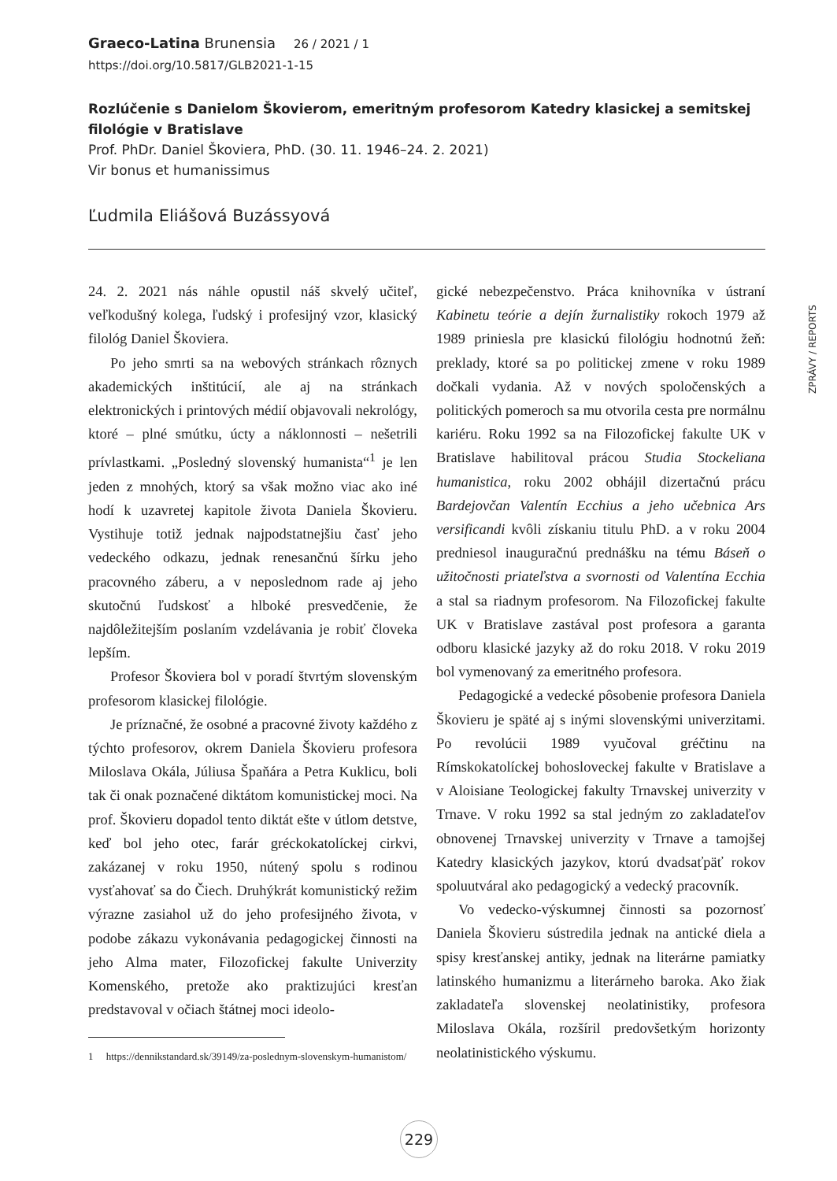Graeco-Latina Brunensia 26 / 2021 / 1
https://doi.org/10.5817/GLB2021-1-15
ZPRÁVY / REPORTS
Rozlúčenie s Danielom Škovierom, emeritným profesorom Katedry klasickej a semitskej filológie v Bratislave
Prof. PhDr. Daniel Škoviera, PhD. (30. 11. 1946–24. 2. 2021)
Vir bonus et humanissimus
Ľudmila Eliášová Buzássyová
24. 2. 2021 nás náhle opustil náš skvelý učiteľ, veľkodušný kolega, ľudský i profesijný vzor, klasický filológ Daniel Škoviera.
Po jeho smrti sa na webových stránkach rôznych akademických inštitúcií, ale aj na stránkach elektronických i printových médií objavovali nekrológy, ktoré – plné smútku, úcty a náklonnosti – nešetrili prívlastkami. „Posledný slovenský humanista“<sup>1</sup> je len jeden z mnohých, ktorý sa však možno viac ako iné hodí k uzavretej kapitole života Daniela Škovieru. Vystihuje totiž jednak najpodstatnejšiu časť jeho vedeckého odkazu, jednak renesančnú šírku jeho pracovného záberu, a v neposlednom rade aj jeho skutočnú ľudskosť a hlboké presvedčenie, že najdôležitejším poslaním vzdelávania je robiť človeka lepším.
Profesor Škoviera bol v poradí štvrtým slovenským profesorom klasickej filológie.
Je príznačné, že osobné a pracovné životy každého z týchto profesorov, okrem Daniela Škovieru profesora Miloslava Okála, Júliusa Špaňára a Petra Kuklicu, boli tak či onak poznačené diktátom komunistickej moci. Na prof. Škovieru dopadol tento diktát ešte v útlom detstve, keď bol jeho otec, farár gréckokatolíckej cirkvi, zakázanej v roku 1950, nútený spolu s rodinou vysťahovať sa do Čiech. Druhýkrát komunistický režim výrazne zasiahol už do jeho profesijného života, v podobe zákazu vykonávania pedagogickej činnosti na jeho Alma mater, Filozofickej fakulte Univerzity Komenského, pretože ako praktizujúci kresťan predstavoval v očiach štátnej moci ideolo-
1 https://dennikstandard.sk/39149/za-poslednym-slovenskym-humanistom/
gické nebezpečenstvo. Práca knihovníka v ústraní Kabinetu teórie a dejín žurnalistiky rokoch 1979 až 1989 priniesla pre klasickú filológiu hodnotnú žeň: preklady, ktoré sa po politickej zmene v roku 1989 dočkali vydania. Až v nových spoločenských a politických pomeroch sa mu otvorila cesta pre normálnu kariéru. Roku 1992 sa na Filozofickej fakulte UK v Bratislave habilitoval prácou Studia Stockeliana humanistica, roku 2002 obhájil dizertačnú prácu Bardejovčan Valentín Ecchius a jeho učebnica Ars versificandi kvôli získaniu titulu PhD. a v roku 2004 predniesol inauguračnú prednášku na tému Báseň o užitočnosti priateľstva a svornosti od Valentína Ecchia a stal sa riadnym profesorom. Na Filozofickej fakulte UK v Bratislave zastával post profesora a garanta odboru klasické jazyky až do roku 2018. V roku 2019 bol vymenovaný za emeritného profesora.
Pedagogické a vedecké pôsobenie profesora Daniela Škovieru je späté aj s inými slovenskými univerzitami. Po revolúcii 1989 vyučoval gréčtinu na Rímskokatolíckej bohosloveckej fakulte v Bratislave a v Aloisiane Teologickej fakulty Trnavskej univerzity v Trnave. V roku 1992 sa stal jedným zo zakladateľov obnovenej Trnavskej univerzity v Trnave a tamojšej Katedry klasických jazykov, ktorú dvadsaťpäť rokov spoluutváral ako pedagogický a vedecký pracovník.
Vo vedecko-výskumnej činnosti sa pozornosť Daniela Škovieru sústredila jednak na antické diela a spisy kresťanskej antiky, jednak na literárne pamiatky latinského humanizmu a literárneho baroka. Ako žiak zakladateľa slovenskej neolatinistiky, profesora Miloslava Okála, rozšíril predovšetkým horizonty neolatinistického výskumu.
229